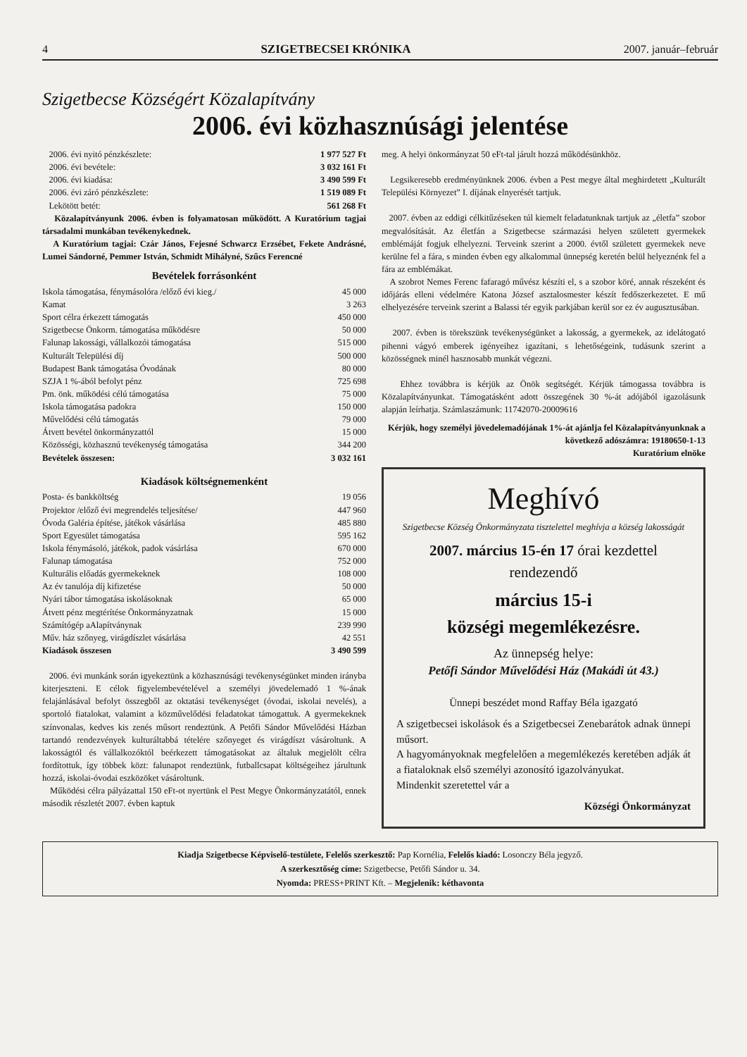4 SZIGETBECSEI KRÓNIKA 2007. január–február
Szigetbecse Községért Közalapítvány
2006. évi közhasznúsági jelentése
| 2006. évi nyitó pénzkészlete: | 1 977 527 Ft |
| 2006. évi bevétele: | 3 032 161 Ft |
| 2006. évi kiadása: | 3 490 599 Ft |
| 2006. évi záró pénzkészlete: | 1 519 089 Ft |
| Lekötött betét: | 561 268 Ft |
Közalapítványunk 2006. évben is folyamatosan működött. A Kuratórium tagjai társadalmi munkában tevékenykednek.
A Kuratórium tagjai: Czár János, Fejesné Schwarcz Erzsébet, Fekete Andrásné, Lumei Sándorné, Pemmer István, Schmidt Mihályné, Szűcs Ferencné
Bevételek forrásonként
| Iskola támogatása, fénymásolóra /előző évi kieg./ | 45 000 |
| Kamat | 3 263 |
| Sport célra érkezett támogatás | 450 000 |
| Szigetbecse Önkorm. támogatása működésre | 50 000 |
| Falunap lakossági, vállalkozói támogatása | 515 000 |
| Kulturált Települési díj | 500 000 |
| Budapest Bank támogatása Óvodának | 80 000 |
| SZJA 1 %-ából befolyt pénz | 725 698 |
| Pm. önk. működési célú támogatása | 75 000 |
| Iskola támogatása padokra | 150 000 |
| Művelődési célú támogatás | 79 000 |
| Átvett bevétel önkormányzattól | 15 000 |
| Közösségi, közhasznú tevékenység támogatása | 344 200 |
| Bevételek összesen: | 3 032 161 |
Kiadások költségnemenként
| Posta- és bankköltség | 19 056 |
| Projektor /előző évi megrendelés teljesítése/ | 447 960 |
| Óvoda Galéria építése, játékok vásárlása | 485 880 |
| Sport Egyesület támogatása | 595 162 |
| Iskola fénymásoló, játékok, padok vásárlása | 670 000 |
| Falunap támogatása | 752 000 |
| Kulturális előadás gyermekeknek | 108 000 |
| Az év tanulója díj kifizetése | 50 000 |
| Nyári tábor támogatása iskolásoknak | 65 000 |
| Átvett pénz megtérítése Önkormányzatnak | 15 000 |
| Számítógép aAlapítványnak | 239 990 |
| Műv. ház szőnyeg, virágdíszlet vásárlása | 42 551 |
| Kiadások összesen | 3 490 599 |
2006. évi munkánk során igyekeztünk a közhasznúsági tevékenységünket minden irányba kiterjeszteni. E célok figyelembevételével a személyi jövedelemadó 1 %-ának felajánlásával befolyt összegből az oktatási tevékenységet (óvodai, iskolai nevelés), a sportoló fiatalokat, valamint a közművelődési feladatokat támogattuk. A gyermekeknek színvonalas, kedves kis zenés műsort rendeztünk. A Petőfi Sándor Művelődési Házban tartandó rendezvények kulturáltabbá tételére szőnyeget és virágdíszt vásároltunk. A lakosságtól és vállalkozóktól beérkezett támogatásokat az általuk megjelölt célra fordítottuk, így többek közt: falunapot rendeztünk, futballcsapat költségeihez járultunk hozzá, iskolai-óvodai eszközöket vásároltunk.
Működési célra pályázattal 150 eFt-ot nyertünk el Pest Megye Önkormányzatától, ennek második részletét 2007. évben kaptuk
meg. A helyi önkormányzat 50 eFt-tal járult hozzá működésünkhöz.
Legsikeresebb eredményünknek 2006. évben a Pest megye által meghirdetett „Kulturált Települési Környezet” I. díjának elnyerését tartjuk.
2007. évben az eddigi célkitűzéseken túl kiemelt feladatunknak tartjuk az „életfa” szobor megvalósítását. Az életfán a Szigetbecse származási helyen született gyermekek emblémáját fogjuk elhelyezni. Terveink szerint a 2000. évtől született gyermekek neve kerülne fel a fára, s minden évben egy alkalommal ünnepség keretén belül helyeznénk fel a fára az emblémákat.
A szobrot Nemes Ferenc fafaragó művész készíti el, s a szobor köré, annak részeként és időjárás elleni védelmére Katona József asztalosmester készít fedőszerkezetet. E mű elhelyezésére terveink szerint a Balassi tér egyik parkjában kerül sor ez év augusztusában.
2007. évben is törekszünk tevékenységünket a lakosság, a gyermekek, az idelátogató pihenni vágyó emberek igényeihez igazítani, s lehetőségeink, tudásunk szerint a közösségnek minél hasznosabb munkát végezni.
Ehhez továbbra is kérjük az Önök segítségét. Kérjük támogassa továbbra is Közalapítványunkat. Támogatásként adott összegének 30 %-át adójából igazolásunk alapján leírhatja. Számlaszámunk: 11742070-20009616
Kérjük, hogy személyi jövedelemadójának 1%-át ajánlja fel Közalapítványunknak a következő adószámra: 19180650-1-13
Kuratórium elnöke
Meghívó
Szigetbecse Község Önkormányzata tisztelettel meghívja a község lakosságát
2007. március 15-én 17 órai kezdettel
rendezendő
március 15-i
községi megemlékezésre.
Az ünnepség helye:
Petőfi Sándor Művelődési Ház (Makádi út 43.)
Ünnepi beszédet mond Raffay Béla igazgató
A szigetbecsei iskolások és a Szigetbecsei Zenebarátok adnak ünnepi műsort.
A hagyományoknak megfelelően a megemlékezés keretében adják át a fiataloknak első személyi azonosító igazolványukat.
Mindenkit szeretettel vár a
Községi Önkormányzat
Kiadja Szigetbecse Képviselő-testülete, Felelős szerkesztő: Pap Kornélia, Felelős kiadó: Losonczy Béla jegyző.
A szerkesztőség címe: Szigetbecse, Petőfi Sándor u. 34.
Nyomda: PRESS+PRINT Kft. – Megjelenik: kéthavonta